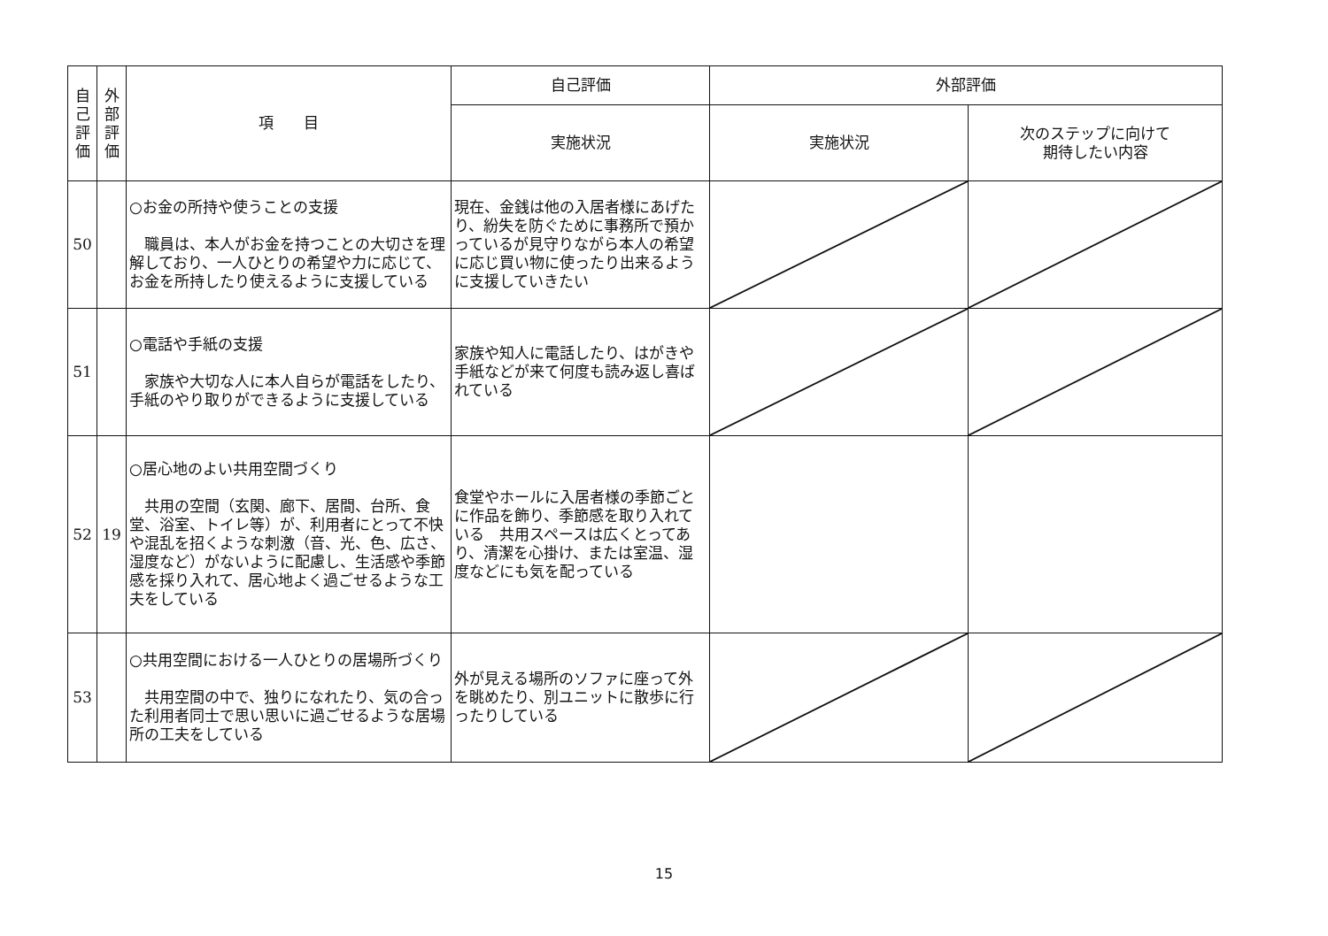| 自 己 評 価 | 外 部 評 価 | 項 目 | 自己評価 | 外部評価 | |
| --- | --- | --- | --- | --- | --- |
| | | | 実施状況 | 実施状況 | 次のステップに向けて 期待したい内容 |
| 50 | | ○お金の所持や使うことの支援 職員は、本人がお金を持つことの大切さを理解しており、一人ひとりの希望や力に応じて、お金を所持したり使えるように支援している | 現在、金銭は他の入居者様にあげたり、紛失を防ぐために事務所で預かっているが見守りながら本人の希望に応じ買い物に使ったり出来るように支援していきたい | | |
| 51 | | ○電話や手紙の支援 家族や大切な人に本人自らが電話をしたり、手紙のやり取りができるように支援している | 家族や知人に電話したり、はがきや手紙などが来て何度も読み返し喜ばれている | | |
| 52 | 19 | ○居心地のよい共用空間づくり 共用の空間（玄関、廊下、居間、台所、食堂、浴室、トイレ等）が、利用者にとって不快や混乱を招くような刺激（音、光、色、広さ、湿度など）がないように配慮し、生活感や季節感を採り入れて、居心地よく過ごせるような工夫をしている | 食堂やホールに入居者様の季節ごとに作品を飾り、季節感を取り入れている 共用スペースは広くとってあり、清潔を心掛け、または室温、湿度などにも気を配っている | | |
| 53 | | ○共用空間における一人ひとりの居場所づくり 共用空間の中で、独りになれたり、気の合った利用者同士で思い思いに過ごせるような居場所の工夫をしている | 外が見える場所のソファに座って外を眺めたり、別ユニットに散歩に行ったりしている | | |
15